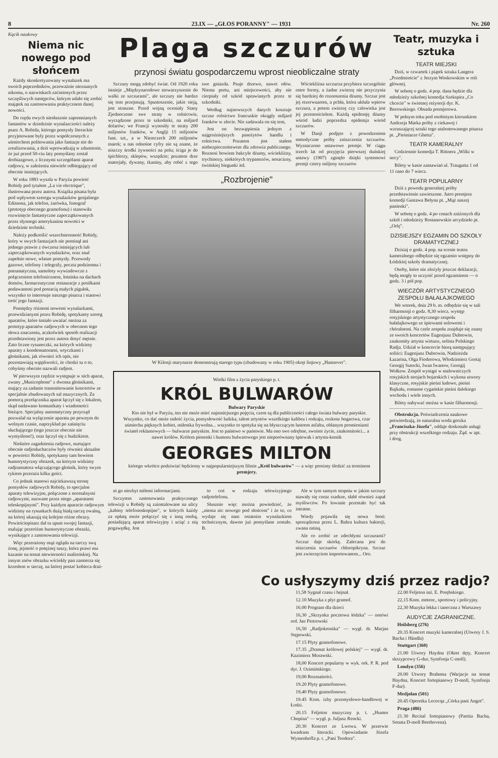8 23.IX — „GŁOS PORANNY" — 1931 Nr. 260
Kącik naukowy
Niema nic nowego pod słońcem
Każdy skonkretyzowany wynalazek ma swoich poprzedników, przeważnie nieznanych nikomu, o nazwiskach zaćmionych przez szczęśliwych następców, którym udało się zrobić majątek na zastosowaniu praktycznem danej nowości.
Do rzędu owych niesłusznie zapomnianych fantastów w dziedzinie wynalazczości należy psarz A. Robida, którego pomysły literackie przyjmowane były przez współczesnych z uśmiechem politowania jako fantazje nie do zrealizowania, a dziś wprowadzają w zdumienie, że już przed 50-ciu laty pomyślany został drobiazgowo, z licznymi szczegółami aparat radjowy, w założeniu niewiele odbiegający od obecnie istniejących.
W roku 1883 wyszła w Paryżu powieść Robidy pod tytułem „La vie electrique", ilustrowana przez autora. Książka pisana była pod wpływem szeregu wynalazków genjalnego Edissona, jak telefon, żarówka, fonograf (prototyp obecnego gramofonu) i stanowiła rozwinięcie fantastyczne zapoczątkowanych przez słynnego amerykanina nowości w dziedzinie techniki.
Należy podkreślić wszechstronność Robidy, który w swych fantazjach nie pominął ani jednego prawie z ówczesa istniejących lub zapoczątkowanych wynalazków, oraz snuł zupełnie nowe, własne pomysły. Przewody gazowe, telefony i telegrafy, poczta podziemna i pneumatyczna, samoloty wywiadowcze z połączeniem telefonicznem, lotniska na dachach domów, farmaceutyczne restauracje z posiłkami podawanemi pod postacią małych pigułek, wszystko to interesuje naszego pisarza i stanowi treść jego fantazji.
Pomiędzy różnemi nowemi wynalazkami, przewidzianymi przez Robidę, spotykamy szereg aparatów, które śmiało uważać można za prototyp aparatów radjowych w obecnem tego słowa znaczeniu, aczkolwiek sposób realizacji przedstawiony jest przez autora dosyć mętnie. Zato liczne rysuneczki, na których widzimy aparaty z kondensatorami, wtyczkami i głośnikami, jak również ich opis, nie pozostawiają wątpliwości, że chodzi tu o to, cobyśmy obecnie nazwali radjem.
W pierwszym rzędzie występuje w nich aparat, zwany „Musicophone" z dwoma głośnikami, mający za zadanie transmitowanie koncertów ze specjalnie zbudowanych sal muzycznych. Za pomocą przełącznika aparat łączył się z lokalem, skąd nadawano komunikaty i wiadomości bieżące. Specjalny automatyczny przyrząd pozwalał na wyłączenie aparatu po pewnym do wolnym czasie, naprzykład po zaśnięciu słuchającego (tego jeszcze obecnie nie wymyślono!), oraz łączył się z budzikiem.
Niektóre zagadnienia radjowe, nurtujące obecnie radjosłuchaczów były również aktualne w powieści Robidy, spotykamy tam bowiem humorystyczny obrazek, na którym widzimy radjoamatora włączającego głośnik, który swym rykiem przeraża kilku gości.
Co jednak stanowi najciekawszą stronę pomysłów radjowych Robidy, to specjalne aparaty telewizyjne, połączone z normalnymi radjowymi, nazwane przez niego „aparatami teleskopijnymi". Przy każdym aparacie radjowym widzimy na rysunkach dużą białą tarczę owalną, na której ukazują się kolejno różne obrazy. Powieściopisarz dał tu upust swojej fantazji, malując przeróżne humorystyczne obrazki, wynikające z zastosowania telewizji.
Więc przerażony mąż ogląda na tarczy swą żonę, jejmość o potężnej tuszy, która prawi mu kazanie na temat niewierności małżeńskiej. Na innym znów obrazku wściekły pan zamierza się krzesłem w tarczę, na której postać kobieca draż-
Plaga szczurów
przynosi światu gospodarczemu wprost nieobliczalne straty
Szczury mogą zdobyć świat. Od 1920 roku istnieje „Międzynarodowe stowarzyszenie do walki ze szczurami", ale szczury nie bardzo się tem przejmują. Spustoszenie, jakie sieją, jest straszne. Przed wojną oceniały Stany Zjednoczone swe straty w rolnictwie, wyrządzone przez te szkodniki, na miljard dolarów; we Francji wynosiły te straty 200 miljonów franków, w Anglji 15 miljonów funt. szt., a w Niemczech 200 miljonów marek; u nas odnośne cyfry nie są znane, że niszczy środki żywności na polu; ściga je do śpichlerzy, sklepów, wszędzie; pozatem drze materjały, dywany, tkaniny, aby robić z tego swe gniazda. Psuje drzewo, nawet ołów. Niema portu, ani miejscowości, aby nie cierpiały od szkód sprawianych przez te szkodniki.
Według najnowszych danych kosztuje szczur rolnictwo francuskie okrągły miljard franków w złocie. Nie zadawala on się tem,
Jest on bezwątpienia jednym z najgroźniejszych pasożytów handlu i rolnictwa. Pozatem jest stałem niebezpieczeństwem dla zdrowia publicznego. Roznosi bowiem bakcyle dżumy, wściekliżny, trychinozy, niektórych trypanozów, nosacizny, świńskiej biegunki itd.
Wściekliżna szczurza przybiera szczególnie ostre formy, a żadne zwierzę nie przyczynia się bardziej do roznoszenia dżumy. Szczur jest jej rezerwuarem, a pchła, która ukłuła wpierw szczura, a potem zwierzę czy człowieka jest jej przenosicielem. Każdą epidemję dżumy wśród ludzi poprzedza epidemja wśród szczurów.
W Danji podjęto z powodzeniem metodyczne próby zniszczenia szczurów. Wyznaczono ustawowe premje. W ciągu trzech lat od przyjęcia pierwszej duńskiej ustawy (1907) zginęło dzięki systemowi premji cztery miljony szczurów
„Rozbrojenie"
W Kilonji marynarze demonstrują starego typu (zbudowany w roku 1905) okręt linjowy „Hannover".
Wielki film z życia paryskiego p. t.
KRÓL BULWARÓW
Bulwary Paryskie
Kto nie był w Paryżu, ten nie może mieć najmniejszego pojęcia, czem są dla publiczności całego świata bulwary paryskie. Wszystko, co dać może radość życia, pomysłowość ludzka, talent artystów wszelkiego kalibru i rodzaju, rozkosz bogactwa, czar uśmiechu pięknych kobiet, miłostka frywolna... wszystko to spotyka się na błyszczącym lustrem asfaltu, oblanym promieniami świateł reklamowych — bulwarze paryskim. Jest to państwo w państwie. Ma ono swe odrębne, swoiste życie, znakomitości... a nawet królów. Królem piosenki i humoru bulwarowego jest nieporównany śpiewak i artysta-komik
GEORGES MILTON
którego wkrótce podziwiać będziemy w najpopularniejszym filmie „Król bulwarów" — a więc prosimy śledzić za terminem premjery.
ni go niezbyt miłemi informacjami.
Szczytem zastosowania praktycznego telewizji u Robidy są zainstalowane na ulicy „kabiny telefonoskopijne", w których każdy za opłatą może połączyć się z inną osobą, posiadającą aparat telewizyjny i uciąć z nią pogawędkę. Jest
to coś w rodzaju telewizyjnego radjotelefonu.
Słusznie więc można powiedzieć, że „niema nic nowego pod słońcem" i że to, co wydaje się nam ostatnim wynalazkiem technicznym, dawno już pomyślane zostało. B.
Ale w tym samym stopniu w jakim szczury stawały się coraz rzadsze, słabł również zapał myśliwców. Po lowanie przestało być tak intratne.
Wtedy pojawiła się nowa broń: sporządzona przez L. Bahra kultura bakterji, zwana ratiną.
Ale co zrobić ze zdechłymi szczurami? Szczur daje skórkę. Zalecana jest do niszczenia szczurów chloropikryna. Szczur jest zwierzęciem importowanem... Oro.
Teatr, muzyka i sztuka
TEATR MIEJSKI
Dziś, w czwartek i piątek sztuka Langera „Przedmieście" z Jerzym Woskowskim w roli głównej.
W sobotę o godz. 4 pop. dana będzie dla młodzieży szkolnej komedja Szekspira „Co chcecie" w świetnej reżyserji dyr. K. Borowskiego. Obsada premjerowa.
W pełnym toku pod osobistym kierunkiem Andrzeja Marka próby z ciekawej i wzruszającej sztuki tego utalentowanego pisarza pt. „Pieśniarze Ghetta".
TEATR KAMERALNY
Codziennie komedja T. Rittnera „Wilki w nocy".
Bilety w kasie zamawiań ul. Traugutta 1 od 11 rano do 7 wiecz.
TEATR POPULARNY
Dziś z powodu generalnej próby przedstawienie zawieszone. Jutro premjera komedji Gustawa Bełyna pt. „Mąż naszej panienki".
W sobotę o godz. 4 po cenach zniżonych dla szkół i młodzieży Rostanowskie arcydzieło pt. „Orlę".
DZISIEJSZY EGZAMIN DO SZKOŁY DRAMATYCZNEJ
Dzisiaj o godz. 4 pop. na scenie teatru kameralnego odbędzie się egzamin wstępny do Łódzkiej szkoły dramatycznej.
Osoby, które nie złożyły jeszcze deklaracji, będą mogły to uczynić przed egzaminem — o godz. 3 i pół pop.
WIECZÓR ARTYSTYCZNEGO ZESPOŁU BAŁAŁAJKOWEGO
We wtorek, dnia 29 b. m. odbędzie się w sali filharmonji o godz. 8,30 wiecz. występ rosyjskiego artystycznego zespołu bałałajkowego ze śpiewami solowemi i chóralnemi. Na czele zespołu znajduje się znany ze swoich koncertów Eugenjusz Dubrowin, znakomity artysta wirtuoz, solista Polskiego Radja. Udział w koncercie biorą następujący soliści: Eugenjusz Dubrowin, Nadzieżda Łazarina, Olga Fiodorowa, Włodzimierz Gortaj Georgij Sutocki, Iwan Iwanow, Georgij Wołkow. Zespół wystąpi w malowniczych rosyjskich strojach bojarskich i wykona utwory klasyczne, rosyjskie pieśni ludowe, pieśni Bajkału, romanse cygańskie pieśni dalekiego wschodu i wiele innych.
Bilety nabywać można w kasie filharmonji.
Obstrukcja. Poświadczenia naukowe potwierdzają, że naturalna woda gorzka „Franciszka-Józefa", oddaje doskonałe usługi przy obstrukcji wszelkiego rodzaju. Żąd. w apt. i drog.
Co usłyszymy dziś przez radjo?
11,58 Sygnał czasu i hejnał.
12.10 Muzyka z płyt gramof.
16.00 Program dla dzieci
16,30 „Skrzynka pocztowa łódzka" — omówi red. Jan Piotrowski
16,50 „Radjokronika" — wygł. dr. Marjan Stępowski.
17.15 Płyty gramofonowe.
17.35 „Dramat królowej polskiej" — wygł. dr. Kazimierz Morawski.
18,00 Koncert popularny w wyk. ork. P. R. pod dyr. J. Ozimińskiego.
19,00 Rozmaitości.
19.20 Płyty gramofonowe.
19,40 Płyty gramofonowe.
19.45 Kom. izby przemysłowo-handlowej w Łodzi.
20.15 Feljeton muzyczny p. t. „Humor Chopina" — wygł. p. Juljusz Rencki.
20.30 Koncert ze Lwowa. W przerwie kwadrans literacki. Opowiadanie Józefa Wyssenhoffa p. t. „Pani Teodora".
22.00 Feljeton inż. E. Porębskiego.
22,15 Kom. meteor., sportowy i policyjny.
22,30 Muzyka lekka i taneczna z Warszawy
AUDYCJE ZAGRANICZNE.
Heilsberg (276)
20.35 Koncert muzyki kameralnej (Utwory J. S. Bacha i Händla)
Stuttgart (360)
21.00 Utwory Haydna (Oktet dęty, Koncert skrzypcowy G-dur, Symfonja C-moll).
Londyn (356)
20.00 Utwory Brahmsa (Warjacje na temat Haydna, Koncert fortepianowy D-moll, Symfonja F-dur).
Medjolan (501)
20.45 Operetka Lecocqa „Córka pani Angot".
Praga (486)
21.30 Recital fortepianowy (Partita Bacha, Sonata D-moll Beethovena).